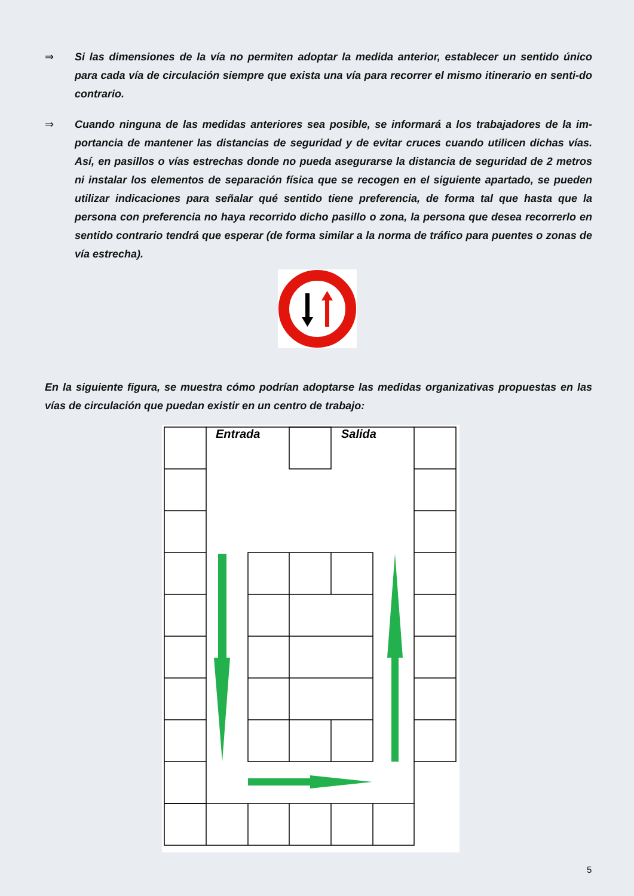⇒ Si las dimensiones de la vía no permiten adoptar la medida anterior, establecer un sentido único para cada vía de circulación siempre que exista una vía para recorrer el mismo itinerario en senti-do contrario.
⇒ Cuando ninguna de las medidas anteriores sea posible, se informará a los trabajadores de la im-portancia de mantener las distancias de seguridad y de evitar cruces cuando utilicen dichas vías. Así, en pasillos o vías estrechas donde no pueda asegurarse la distancia de seguridad de 2 metros ni instalar los elementos de separación física que se recogen en el siguiente apartado, se pueden utilizar indicaciones para señalar qué sentido tiene preferencia, de forma tal que hasta que la persona con preferencia no haya recorrido dicho pasillo o zona, la persona que desea recorrerlo en sentido contrario tendrá que esperar (de forma similar a la norma de tráfico para puentes o zonas de vía estrecha).
En la siguiente figura, se muestra cómo podrían adoptarse las medidas organizativas propuestas en las vías de circulación que puedan existir en un centro de trabajo:
Entrada
Salida
5